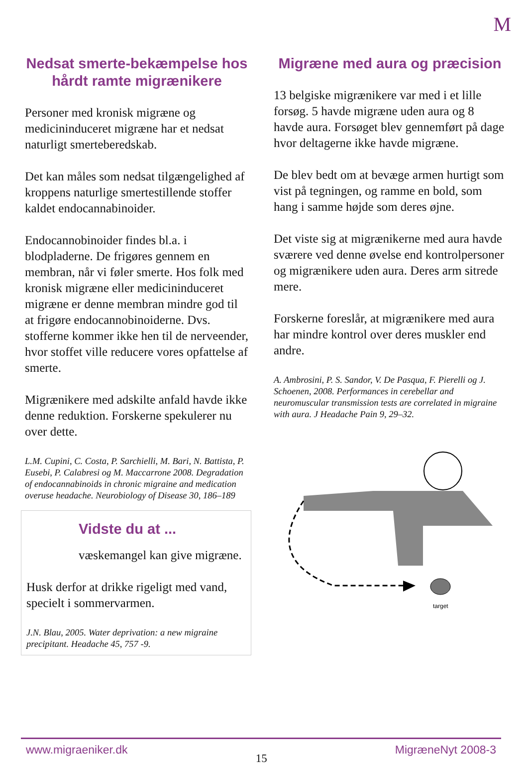M
Nedsat smerte-bekæmpelse hos hårdt ramte migrænikere
Personer med kronisk migræne og medicininduceret migræne har et nedsat naturligt smerteberedskab.
Det kan måles som nedsat tilgængelighed af kroppens naturlige smertestillende stoffer kaldet endocannabinoider.
Endocannobinoider findes bl.a. i blodpladerne. De frigøres gennem en membran, når vi føler smerte. Hos folk med kronisk migræne eller medicininduceret migræne er denne membran mindre god til at frigøre endocannobinoiderne. Dvs. stofferne kommer ikke hen til de nerveender, hvor stoffet ville reducere vores opfattelse af smerte.
Migrænikere med adskilte anfald havde ikke denne reduktion. Forskerne spekulerer nu over dette.
L.M. Cupini, C. Costa, P. Sarchielli, M. Bari, N. Battista, P. Eusebi, P. Calabresi og M. Maccarrone 2008. Degradation of endocannabinoids in chronic migraine and medication overuse headache. Neurobiology of Disease 30, 186–189
Vidste du at ...
væskemangel kan give migræne.
Husk derfor at drikke rigeligt med vand, specielt i sommervarmen.
J.N. Blau, 2005. Water deprivation: a new migraine precipitant. Headache 45, 757 -9.
Migræne med aura og præcision
13 belgiske migrænikere var med i et lille forsøg. 5 havde migræne uden aura og 8 havde aura. Forsøget blev gennemført på dage hvor deltagerne ikke havde migræne.
De blev bedt om at bevæge armen hurtigt som vist på tegningen, og ramme en bold, som hang i samme højde som deres øjne.
Det viste sig at migrænikerne med aura havde sværere ved denne øvelse end kontrolpersoner og migrænikere uden aura. Deres arm sitrede mere.
Forskerne foreslår, at migrænikere med aura har mindre kontrol over deres muskler end andre.
A. Ambrosini, P. S. Sandor, V. De Pasqua, F. Pierelli og J. Schoenen, 2008. Performances in cerebellar and neuromuscular transmission tests are correlated in migraine with aura. J Headache Pain 9, 29–32.
target
www.migraeniker.dk 15 MigræneNyt 2008-3